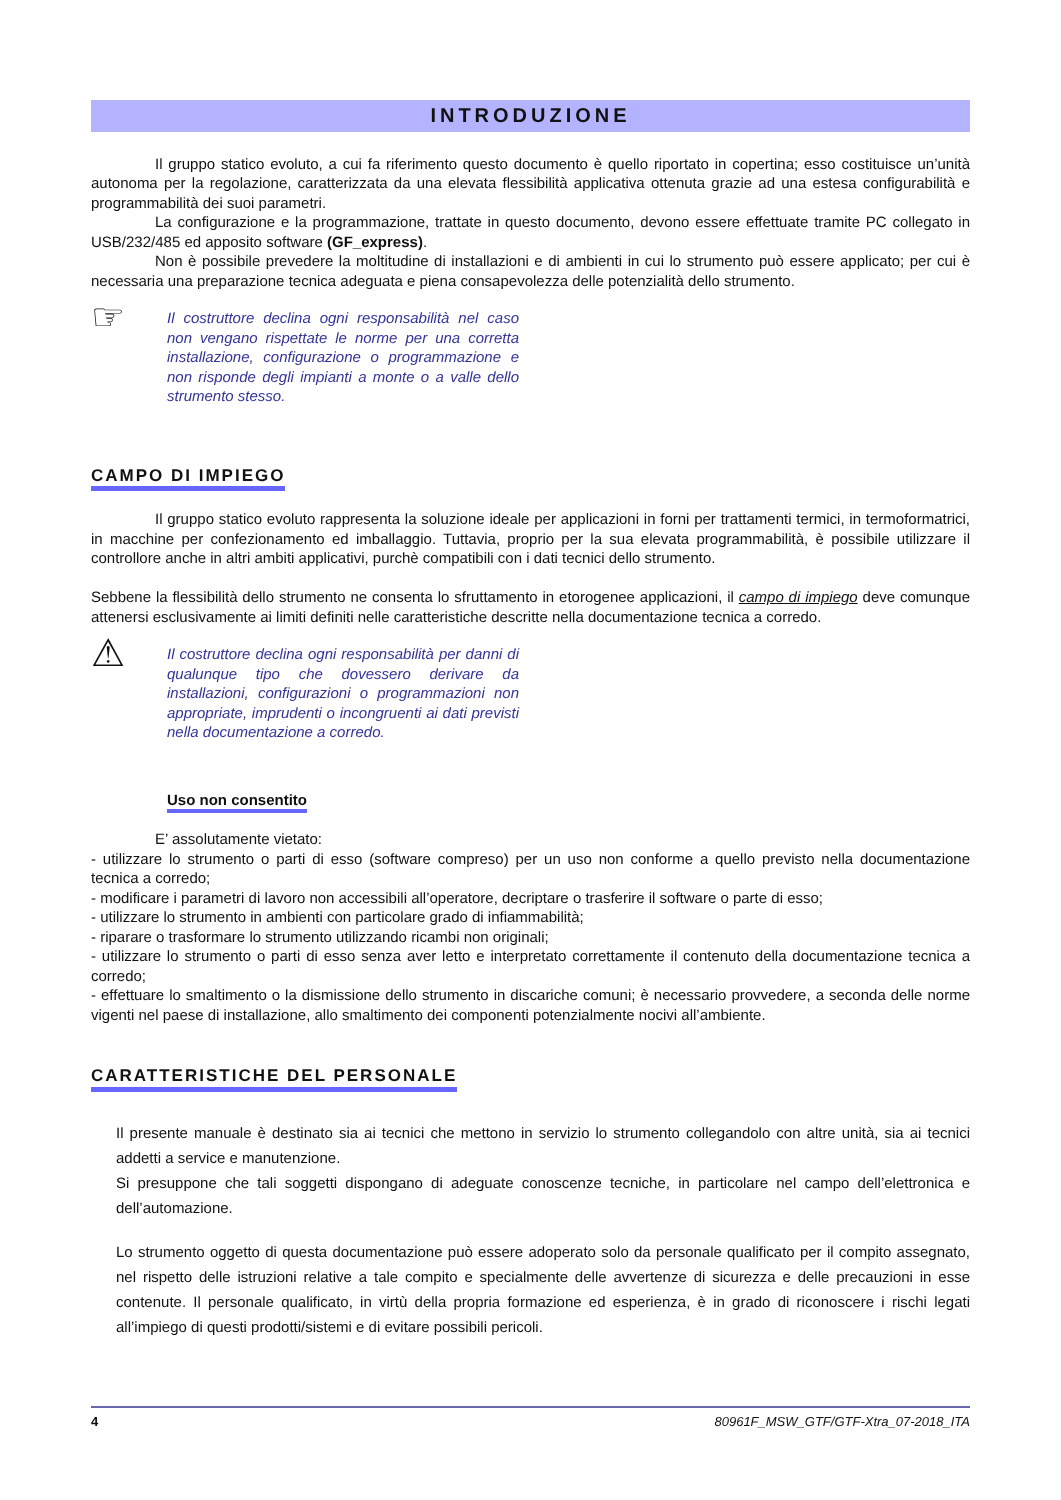INTRODUZIONE
Il gruppo statico evoluto, a cui fa riferimento questo documento è quello riportato in copertina; esso costituisce un’unità autonoma per la regolazione, caratterizzata da una elevata flessibilità applicativa ottenuta grazie ad una estesa configurabilità e programmabilità dei suoi parametri.
La configurazione e la programmazione, trattate in questo documento, devono essere effettuate tramite PC collegato in USB/232/485 ed apposito software (GF_express).
Non è possibile prevedere la moltitudine di installazioni e di ambienti in cui lo strumento può essere applicato; per cui è necessaria una preparazione tecnica adeguata e piena consapevolezza delle potenzialità dello strumento.
☞
Il costruttore declina ogni responsabilità nel caso non vengano rispettate le norme per una corretta installazione, configurazione o programmazione e non risponde degli impianti a monte o a valle dello strumento stesso.
CAMPO DI IMPIEGO
Il gruppo statico evoluto rappresenta la soluzione ideale per applicazioni in forni per trattamenti termici, in termoformatrici, in macchine per confezionamento ed imballaggio. Tuttavia, proprio per la sua elevata programmabilità, è possibile utilizzare il controllore anche in altri ambiti applicativi, purchè compatibili con i dati tecnici dello strumento.
Sebbene la flessibilità dello strumento ne consenta lo sfruttamento in etorogenee applicazioni, il campo di impiego deve comunque attenersi esclusivamente ai limiti definiti nelle caratteristiche descritte nella documentazione tecnica a corredo.
⚠
Il costruttore declina ogni responsabilità per danni di qualunque tipo che dovessero derivare da installazioni, configurazioni o programmazioni non appropriate, imprudenti o incongruenti ai dati previsti nella documentazione a corredo.
Uso non consentito
E’ assolutamente vietato:
- utilizzare lo strumento o parti di esso (software compreso) per un uso non conforme a quello previsto nella documentazione tecnica a corredo;
- modificare i parametri di lavoro non accessibili all’operatore, decriptare o trasferire il software o parte di esso;
- utilizzare lo strumento in ambienti con particolare grado di infiammabilità;
- riparare o trasformare lo strumento utilizzando ricambi non originali;
- utilizzare lo strumento o parti di esso senza aver letto e interpretato correttamente il contenuto della documentazione tecnica a corredo;
- effettuare lo smaltimento o la dismissione dello strumento in discariche comuni; è necessario provvedere, a seconda delle norme vigenti nel paese di installazione, allo smaltimento dei componenti potenzialmente nocivi all’ambiente.
CARATTERISTICHE DEL PERSONALE
Il presente manuale è destinato sia ai tecnici che mettono in servizio lo strumento collegandolo con altre unità, sia ai tecnici addetti a service e manutenzione.
Si presuppone che tali soggetti dispongano di adeguate conoscenze tecniche, in particolare nel campo dell’elettronica e dell’automazione.
Lo strumento oggetto di questa documentazione può essere adoperato solo da personale qualificato per il compito assegnato, nel rispetto delle istruzioni relative a tale compito e specialmente delle avvertenze di sicurezza e delle precauzioni in esse contenute. Il personale qualificato, in virtù della propria formazione ed esperienza, è in grado di riconoscere i rischi legati all’impiego di questi prodotti/sistemi e di evitare possibili pericoli.
4 80961F_MSW_GTF/GTF-Xtra_07-2018_ITA